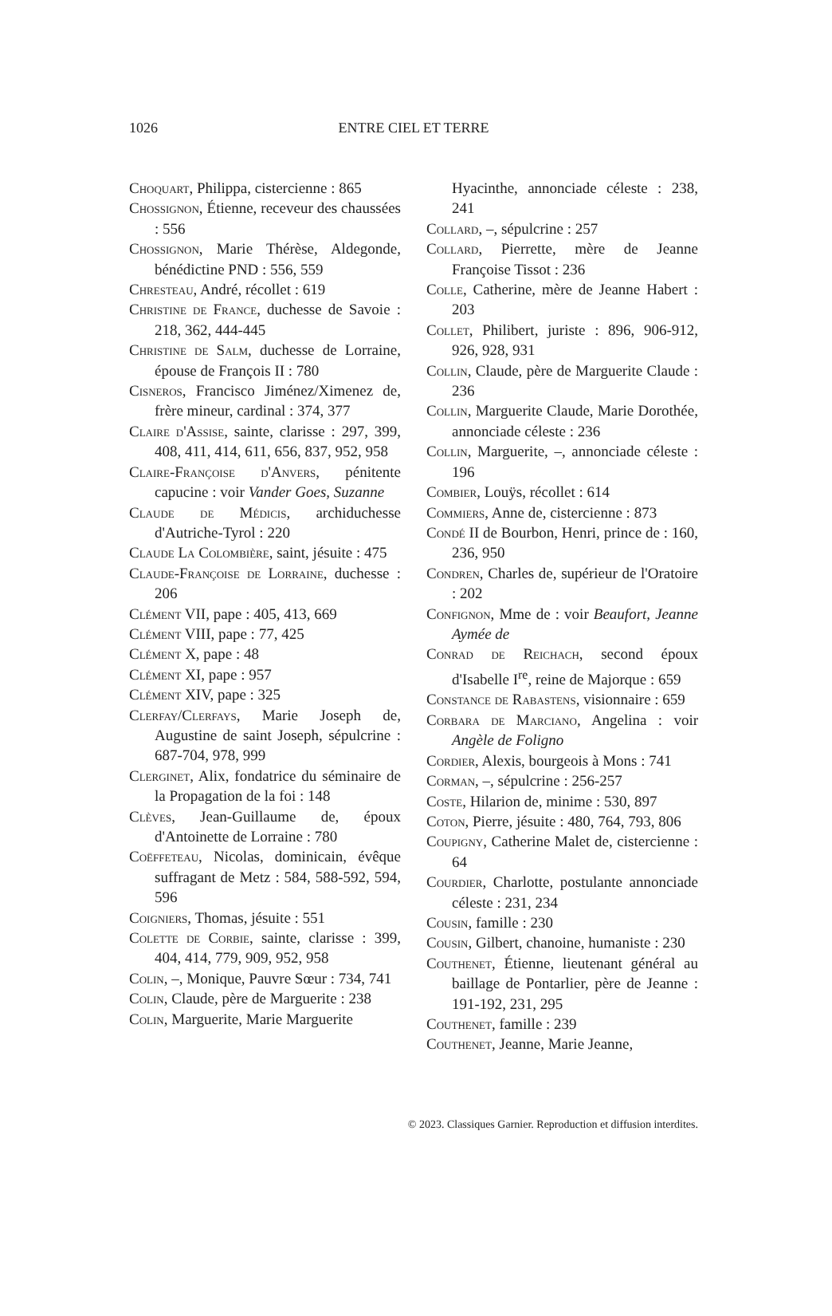1026 ENTRE CIEL ET TERRE
Choquart, Philippa, cistercienne : 865
Chossignon, Étienne, receveur des chaussées : 556
Chossignon, Marie Thérèse, Aldegonde, bénédictine PND : 556, 559
Chresteau, André, récollet : 619
Christine de France, duchesse de Savoie : 218, 362, 444-445
Christine de Salm, duchesse de Lorraine, épouse de François II : 780
Cisneros, Francisco Jiménez/Ximenez de, frère mineur, cardinal : 374, 377
Claire d'Assise, sainte, clarisse : 297, 399, 408, 411, 414, 611, 656, 837, 952, 958
Claire-Françoise d'Anvers, pénitente capucine : voir Vander Goes, Suzanne
Claude de Médicis, archiduchesse d'Autriche-Tyrol : 220
Claude La Colombière, saint, jésuite : 475
Claude-Françoise de Lorraine, duchesse : 206
Clément VII, pape : 405, 413, 669
Clément VIII, pape : 77, 425
Clément X, pape : 48
Clément XI, pape : 957
Clément XIV, pape : 325
Clerfay/Clerfays, Marie Joseph de, Augustine de saint Joseph, sépulcrine : 687-704, 978, 999
Clerginet, Alix, fondatrice du séminaire de la Propagation de la foi : 148
Clèves, Jean-Guillaume de, époux d'Antoinette de Lorraine : 780
Coëffeteau, Nicolas, dominicain, évêque suffragant de Metz : 584, 588-592, 594, 596
Coigniers, Thomas, jésuite : 551
Colette de Corbie, sainte, clarisse : 399, 404, 414, 779, 909, 952, 958
Colin, –, Monique, Pauvre Sœur : 734, 741
Colin, Claude, père de Marguerite : 238
Colin, Marguerite, Marie Marguerite
Hyacinthe, annonciade céleste : 238, 241
Collard, –, sépulcrine : 257
Collard, Pierrette, mère de Jeanne Françoise Tissot : 236
Colle, Catherine, mère de Jeanne Habert : 203
Collet, Philibert, juriste : 896, 906-912, 926, 928, 931
Collin, Claude, père de Marguerite Claude : 236
Collin, Marguerite Claude, Marie Dorothée, annonciade céleste : 236
Collin, Marguerite, –, annonciade céleste : 196
Combier, Louÿs, récollet : 614
Commiers, Anne de, cistercienne : 873
Condé II de Bourbon, Henri, prince de : 160, 236, 950
Condren, Charles de, supérieur de l'Oratoire : 202
Confignon, Mme de : voir Beaufort, Jeanne Aymée de
Conrad de Reichach, second époux d'Isabelle I<sup>re</sup>, reine de Majorque : 659
Constance de Rabastens, visionnaire : 659
Corbara de Marciano, Angelina : voir Angèle de Foligno
Cordier, Alexis, bourgeois à Mons : 741
Corman, –, sépulcrine : 256-257
Coste, Hilarion de, minime : 530, 897
Coton, Pierre, jésuite : 480, 764, 793, 806
Coupigny, Catherine Malet de, cistercienne : 64
Courdier, Charlotte, postulante annonciade céleste : 231, 234
Cousin, famille : 230
Cousin, Gilbert, chanoine, humaniste : 230
Couthenet, Étienne, lieutenant général au baillage de Pontarlier, père de Jeanne : 191-192, 231, 295
Couthenet, famille : 239
Couthenet, Jeanne, Marie Jeanne,
© 2023. Classiques Garnier. Reproduction et diffusion interdites.